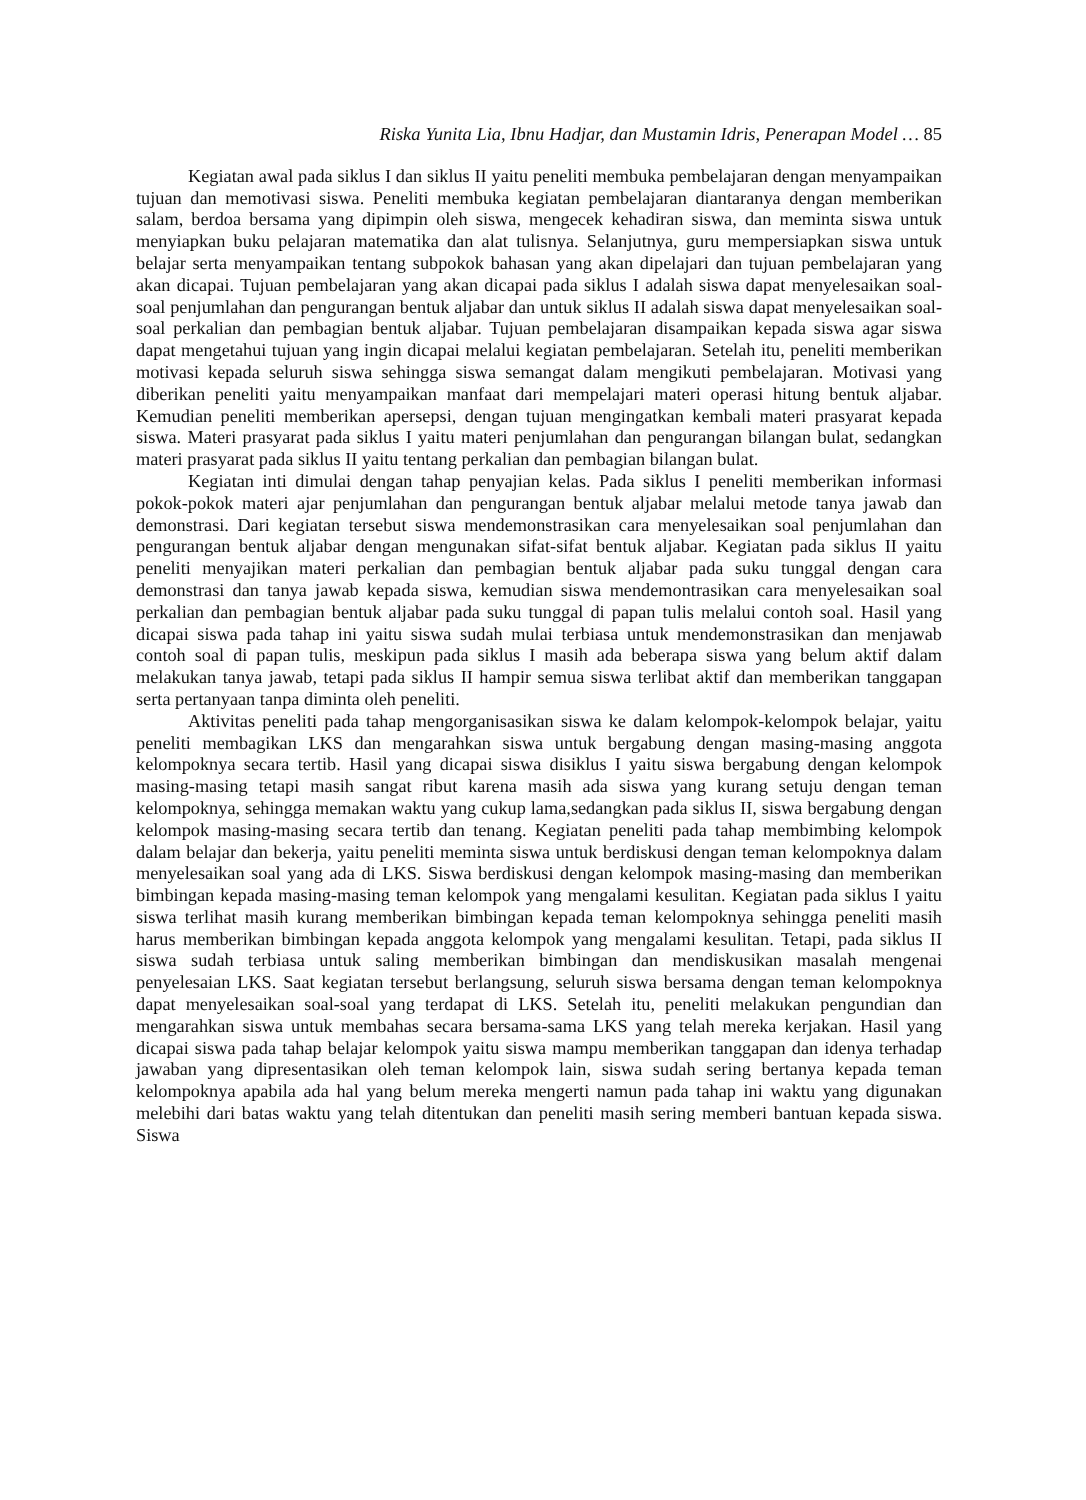Riska Yunita Lia, Ibnu Hadjar, dan Mustamin Idris, Penerapan Model … 85
Kegiatan awal pada siklus I dan siklus II yaitu peneliti membuka pembelajaran dengan menyampaikan tujuan dan memotivasi siswa. Peneliti membuka kegiatan pembelajaran diantaranya dengan memberikan salam, berdoa bersama yang dipimpin oleh siswa, mengecek kehadiran siswa, dan meminta siswa untuk menyiapkan buku pelajaran matematika dan alat tulisnya. Selanjutnya, guru mempersiapkan siswa untuk belajar serta menyampaikan tentang subpokok bahasan yang akan dipelajari dan tujuan pembelajaran yang akan dicapai. Tujuan pembelajaran yang akan dicapai pada siklus I adalah siswa dapat menyelesaikan soal-soal penjumlahan dan pengurangan bentuk aljabar dan untuk siklus II adalah siswa dapat menyelesaikan soal-soal perkalian dan pembagian bentuk aljabar. Tujuan pembelajaran disampaikan kepada siswa agar siswa dapat mengetahui tujuan yang ingin dicapai melalui kegiatan pembelajaran. Setelah itu, peneliti memberikan motivasi kepada seluruh siswa sehingga siswa semangat dalam mengikuti pembelajaran. Motivasi yang diberikan peneliti yaitu menyampaikan manfaat dari mempelajari materi operasi hitung bentuk aljabar. Kemudian peneliti memberikan apersepsi, dengan tujuan mengingatkan kembali materi prasyarat kepada siswa. Materi prasyarat pada siklus I yaitu materi penjumlahan dan pengurangan bilangan bulat, sedangkan materi prasyarat pada siklus II yaitu tentang perkalian dan pembagian bilangan bulat.
Kegiatan inti dimulai dengan tahap penyajian kelas. Pada siklus I peneliti memberikan informasi pokok-pokok materi ajar penjumlahan dan pengurangan bentuk aljabar melalui metode tanya jawab dan demonstrasi. Dari kegiatan tersebut siswa mendemonstrasikan cara menyelesaikan soal penjumlahan dan pengurangan bentuk aljabar dengan mengunakan sifat-sifat bentuk aljabar. Kegiatan pada siklus II yaitu peneliti menyajikan materi perkalian dan pembagian bentuk aljabar pada suku tunggal dengan cara demonstrasi dan tanya jawab kepada siswa, kemudian siswa mendemontrasikan cara menyelesaikan soal perkalian dan pembagian bentuk aljabar pada suku tunggal di papan tulis melalui contoh soal. Hasil yang dicapai siswa pada tahap ini yaitu siswa sudah mulai terbiasa untuk mendemonstrasikan dan menjawab contoh soal di papan tulis, meskipun pada siklus I masih ada beberapa siswa yang belum aktif dalam melakukan tanya jawab, tetapi pada siklus II hampir semua siswa terlibat aktif dan memberikan tanggapan serta pertanyaan tanpa diminta oleh peneliti.
Aktivitas peneliti pada tahap mengorganisasikan siswa ke dalam kelompok-kelompok belajar, yaitu peneliti membagikan LKS dan mengarahkan siswa untuk bergabung dengan masing-masing anggota kelompoknya secara tertib. Hasil yang dicapai siswa disiklus I yaitu siswa bergabung dengan kelompok masing-masing tetapi masih sangat ribut karena masih ada siswa yang kurang setuju dengan teman kelompoknya, sehingga memakan waktu yang cukup lama,sedangkan pada siklus II, siswa bergabung dengan kelompok masing-masing secara tertib dan tenang. Kegiatan peneliti pada tahap membimbing kelompok dalam belajar dan bekerja, yaitu peneliti meminta siswa untuk berdiskusi dengan teman kelompoknya dalam menyelesaikan soal yang ada di LKS. Siswa berdiskusi dengan kelompok masing-masing dan memberikan bimbingan kepada masing-masing teman kelompok yang mengalami kesulitan. Kegiatan pada siklus I yaitu siswa terlihat masih kurang memberikan bimbingan kepada teman kelompoknya sehingga peneliti masih harus memberikan bimbingan kepada anggota kelompok yang mengalami kesulitan. Tetapi, pada siklus II siswa sudah terbiasa untuk saling memberikan bimbingan dan mendiskusikan masalah mengenai penyelesaian LKS. Saat kegiatan tersebut berlangsung, seluruh siswa bersama dengan teman kelompoknya dapat menyelesaikan soal-soal yang terdapat di LKS. Setelah itu, peneliti melakukan pengundian dan mengarahkan siswa untuk membahas secara bersama-sama LKS yang telah mereka kerjakan. Hasil yang dicapai siswa pada tahap belajar kelompok yaitu siswa mampu memberikan tanggapan dan idenya terhadap jawaban yang dipresentasikan oleh teman kelompok lain, siswa sudah sering bertanya kepada teman kelompoknya apabila ada hal yang belum mereka mengerti namun pada tahap ini waktu yang digunakan melebihi dari batas waktu yang telah ditentukan dan peneliti masih sering memberi bantuan kepada siswa. Siswa